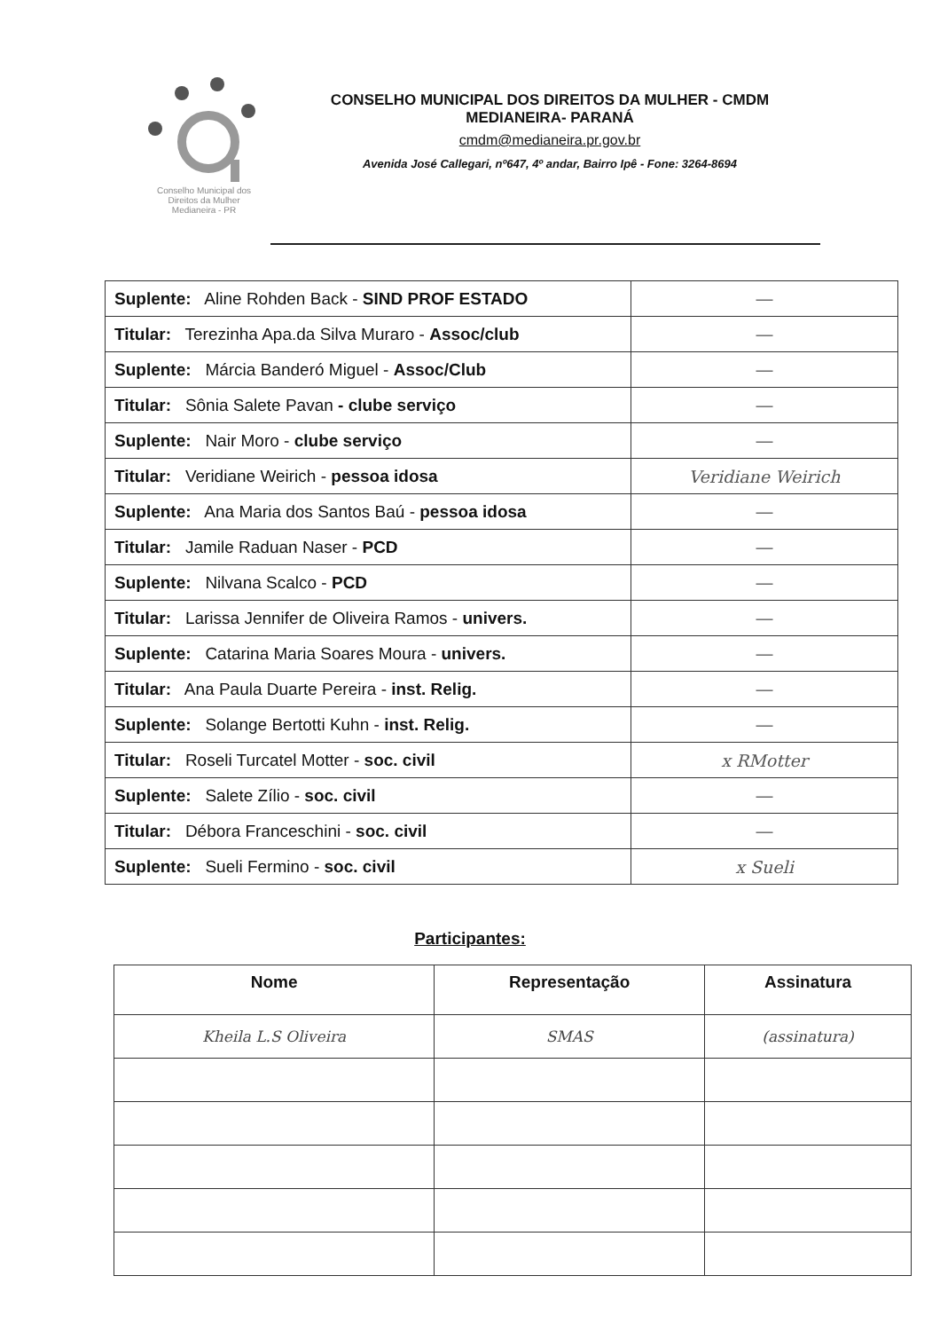Conselho Municipal dos
Direitos da Mulher
Medianeira - PR
CONSELHO MUNICIPAL DOS DIREITOS DA MULHER - CMDM
MEDIANEIRA- PARANÁ
cmdm@medianeira.pr.gov.br
Avenida José Callegari, nº647, 4º andar, Bairro Ipê - Fone: 3264-8694
| Suplente: Aline Rohden Back - SIND PROF ESTADO | — |
| Titular: Terezinha Apa.da Silva Muraro - Assoc/club | — |
| Suplente: Márcia Banderó Miguel - Assoc/Club | — |
| Titular: Sônia Salete Pavan - clube serviço | — |
| Suplente: Nair Moro - clube serviço | — |
| Titular: Veridiane Weirich - pessoa idosa | Veridiane Weirich |
| Suplente: Ana Maria dos Santos Baú - pessoa idosa | — |
| Titular: Jamile Raduan Naser - PCD | — |
| Suplente: Nilvana Scalco - PCD | — |
| Titular: Larissa Jennifer de Oliveira Ramos - univers. | — |
| Suplente: Catarina Maria Soares Moura - univers. | — |
| Titular: Ana Paula Duarte Pereira - inst. Relig. | — |
| Suplente: Solange Bertotti Kuhn - inst. Relig. | — |
| Titular: Roseli Turcatel Motter - soc. civil | x RMotter |
| Suplente: Salete Zílio - soc. civil | — |
| Titular: Débora Franceschini - soc. civil | — |
| Suplente: Sueli Fermino - soc. civil | x Sueli |
Participantes:
| Nome | Representação | Assinatura |
| --- | --- | --- |
| Kheila L.S Oliveira | SMAS | (assinatura) |